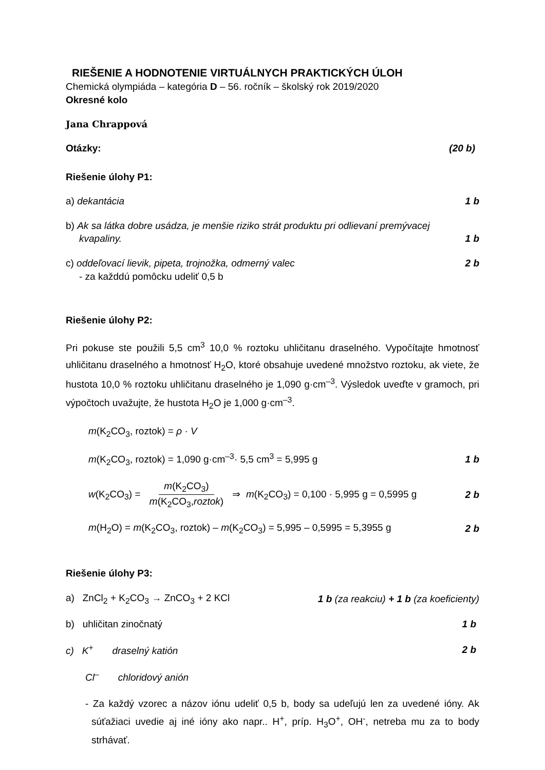RIEŠENIE A HODNOTENIE VIRTUÁLNYCH PRAKTICKÝCH ÚLOH
Chemická olympiáda – kategória D – 56. ročník – školský rok 2019/2020
Okresné kolo
Jana Chrappová
Otázky: (20 b)
Riešenie úlohy P1:
a) dekantácia 1 b
b) Ak sa látka dobre usádza, je menšie riziko strát produktu pri odlievaní premývacej
kvapaliny. 1 b
c) oddeľovací lievik, pipeta, trojnožka, odmerný valec 2 b
- za každdú pomôcku udeliť 0,5 b
Riešenie úlohy P2:
Pri pokuse ste použili 5,5 cm<sup>3</sup> 10,0 % roztoku uhličitanu draselného. Vypočítajte hmotnosť uhličitanu draselného a hmotnosť H<sub>2</sub>O, ktoré obsahuje uvedené množstvo roztoku, ak viete, že hustota 10,0 % roztoku uhličitanu draselného je 1,090 g·cm<sup>–3</sup>. Výsledok uveďte v gramoch, pri výpočtoch uvažujte, že hustota H<sub>2</sub>O je 1,000 g·cm<sup>–3</sup>.
m(K<sub>2</sub>CO<sub>3</sub>, roztok) = ρ · V
m(K<sub>2</sub>CO<sub>3</sub>, roztok) = 1,090 g·cm<sup>–3</sup>· 5,5 cm<sup>3</sup> = 5,995 g 1 b
w(K<sub>2</sub>CO<sub>3</sub>) = m(K<sub>2</sub>CO<sub>3</sub>) m(K<sub>2</sub>CO<sub>3</sub>,roztok) ⇒ m(K<sub>2</sub>CO<sub>3</sub>) = 0,100 · 5,995 g = 0,5995 g 2 b
m(H<sub>2</sub>O) = m(K<sub>2</sub>CO<sub>3</sub>, roztok) – m(K<sub>2</sub>CO<sub>3</sub>) = 5,995 – 0,5995 = 5,3955 g 2 b
Riešenie úlohy P3:
a) ZnCl<sub>2</sub> + K<sub>2</sub>CO<sub>3</sub> → ZnCO<sub>3</sub> + 2 KCl 1 b (za reakciu) + 1 b (za koeficienty)
b) uhličitan zinočnatý 1 b
c) K<sup>+</sup> draselný katión 2 b
Cl<sup>–</sup> chloridový anión
- Za každý vzorec a názov iónu udeliť 0,5 b, body sa udeľujú len za uvedené ióny. Ak súťažiaci uvedie aj iné ióny ako napr.. H<sup>+</sup>, príp. H<sub>3</sub>O<sup>+</sup>, OH<sup>-</sup>, netreba mu za to body strhávať.